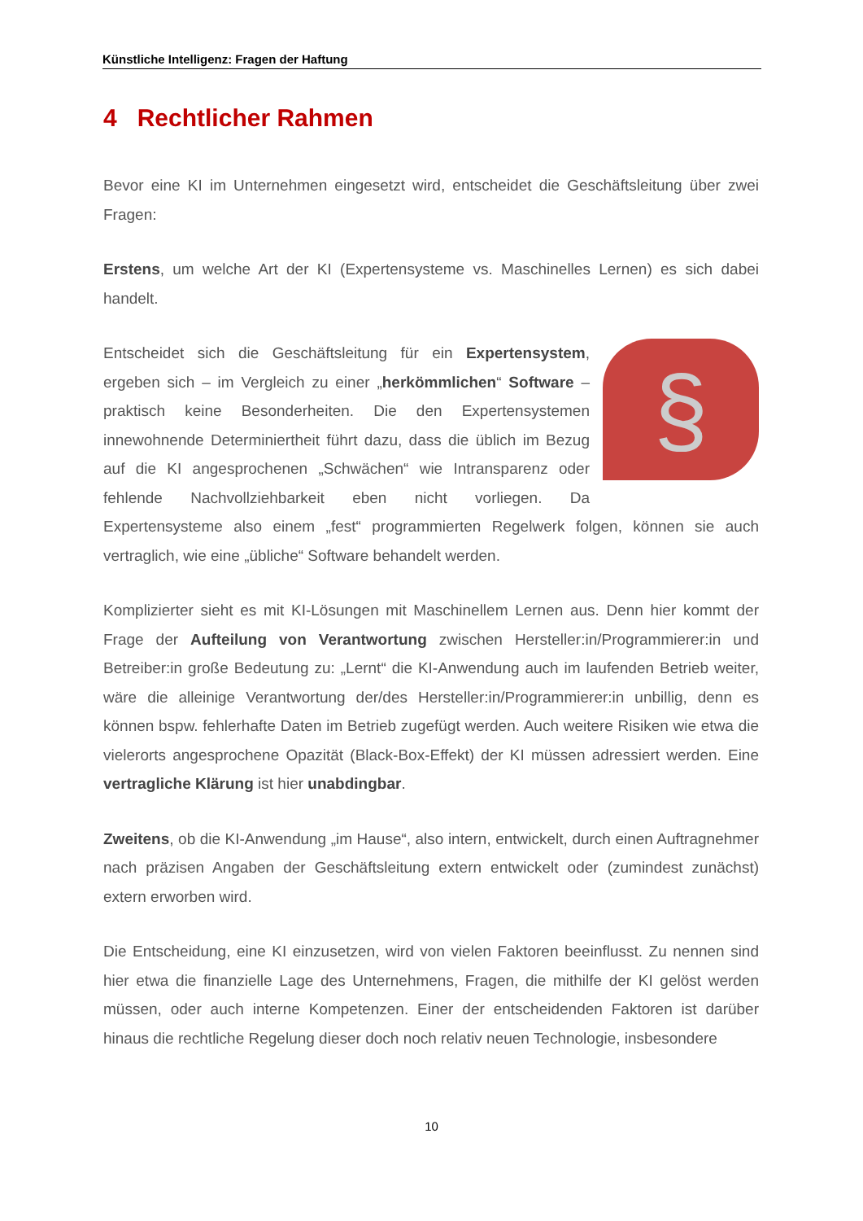Künstliche Intelligenz: Fragen der Haftung
4 Rechtlicher Rahmen
Bevor eine KI im Unternehmen eingesetzt wird, entscheidet die Geschäftsleitung über zwei Fragen:
Erstens, um welche Art der KI (Expertensysteme vs. Maschinelles Lernen) es sich dabei handelt.
§ Entscheidet sich die Geschäftsleitung für ein Expertensystem, ergeben sich – im Vergleich zu einer „herkömmlichen“ Software – praktisch keine Besonderheiten. Die den Expertensystemen innewohnende Determiniertheit führt dazu, dass die üblich im Bezug auf die KI angesprochenen „Schwächen“ wie Intransparenz oder fehlende Nachvollziehbarkeit eben nicht vorliegen. Da Expertensysteme also einem „fest“ programmierten Regelwerk folgen, können sie auch vertraglich, wie eine „übliche“ Software behandelt werden.
Komplizierter sieht es mit KI-Lösungen mit Maschinellem Lernen aus. Denn hier kommt der Frage der Aufteilung von Verantwortung zwischen Hersteller:in/Programmierer:in und Betreiber:in große Bedeutung zu: „Lernt“ die KI-Anwendung auch im laufenden Betrieb weiter, wäre die alleinige Verantwortung der/des Hersteller:in/Programmierer:in unbillig, denn es können bspw. fehlerhafte Daten im Betrieb zugefügt werden. Auch weitere Risiken wie etwa die vielerorts angesprochene Opazität (Black-Box-Effekt) der KI müssen adressiert werden. Eine vertragliche Klärung ist hier unabdingbar.
Zweitens, ob die KI-Anwendung „im Hause“, also intern, entwickelt, durch einen Auftragnehmer nach präzisen Angaben der Geschäftsleitung extern entwickelt oder (zumindest zunächst) extern erworben wird.
Die Entscheidung, eine KI einzusetzen, wird von vielen Faktoren beeinflusst. Zu nennen sind hier etwa die finanzielle Lage des Unternehmens, Fragen, die mithilfe der KI gelöst werden müssen, oder auch interne Kompetenzen. Einer der entscheidenden Faktoren ist darüber hinaus die rechtliche Regelung dieser doch noch relativ neuen Technologie, insbesondere
10